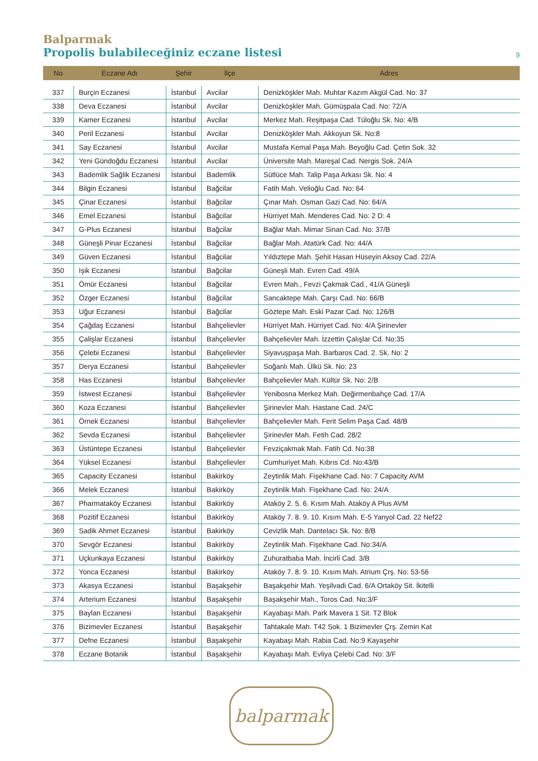Balparmak
Propolis bulabileceğiniz eczane listesi
9
| No | Eczane Adı | Şehir | İlçe | Adres |
| --- | --- | --- | --- | --- |
| 337 | Burçin Eczanesi | İstanbul | Avcilar | Denizköşkler Mah. Muhtar Kazım Akgül Cad. No: 37 |
| 338 | Deva Eczanesi | İstanbul | Avcilar | Denizköşkler Mah. Gümüşpala Cad. No: 72/A |
| 339 | Kamer Eczanesi | İstanbul | Avcilar | Merkez Mah. Reşitpaşa Cad. Tüloğlu Sk. No: 4/B |
| 340 | Peril Eczanesi | İstanbul | Avcilar | Denizköşkler Mah. Akkoyun Sk. No:8 |
| 341 | Say Eczanesi | İstanbul | Avcilar | Mustafa Kemal Paşa Mah. Beyoğlu Cad. Çetin Sok. 32 |
| 342 | Yeni Gündoğdu Eczanesi | İstanbul | Avcilar | Üniversite Mah. Mareşal Cad. Nergis Sok. 24/A |
| 343 | Bademlik Sağlik Eczanesi | İstanbul | Bademlik | Sütlüce Mah. Talip Paşa Arkası Sk. No: 4 |
| 344 | Bilgin Eczanesi | İstanbul | Bağcilar | Fatih Mah. Velioğlu Cad. No: 64 |
| 345 | Çinar Eczanesi | İstanbul | Bağcilar | Çınar Mah. Osman Gazi Cad. No: 64/A |
| 346 | Emel Eczanesi | İstanbul | Bağcilar | Hürriyet Mah. Menderes Cad. No: 2 D: 4 |
| 347 | G-Plus Eczanesi | İstanbul | Bağcilar | Bağlar Mah. Mimar Sinan Cad. No: 37/B |
| 348 | Güneşli Pinar Eczanesi | İstanbul | Bağcilar | Bağlar Mah. Atatürk Cad. No: 44/A |
| 349 | Güven Eczanesi | İstanbul | Bağcilar | Yıldıztepe Mah. Şehit Hasan Hüseyin Aksoy Cad. 22/A |
| 350 | Işik Eczanesi | İstanbul | Bağcilar | Güneşli Mah. Evren Cad. 49/A |
| 351 | Ömür Eczanesi | İstanbul | Bağcilar | Evren Mah., Fevzi Çakmak Cad., 41/A Güneşli |
| 352 | Özger Eczanesi | İstanbul | Bağcilar | Sancaktepe Mah. Çarşı Cad. No: 66/B |
| 353 | Uğur Eczanesi | İstanbul | Bağcilar | Göztepe Mah. Eski Pazar Cad. No: 126/B |
| 354 | Çağdaş Eczanesi | İstanbul | Bahçelievler | Hürriyet Mah. Hürriyet Cad. No: 4/A Şirinevler |
| 355 | Çalişlar Eczanesi | İstanbul | Bahçelievler | Bahçelievler Mah. İzzettin Çalışlar Cd. No:35 |
| 356 | Çelebi Eczanesi | İstanbul | Bahçelievler | Siyavuşpaşa Mah. Barbaros Cad. 2. Sk. No: 2 |
| 357 | Derya Eczanesi | İstanbul | Bahçelievler | Soğanlı Mah. Ülkü Sk. No: 23 |
| 358 | Has Eczanesi | İstanbul | Bahçelievler | Bahçelievler Mah. Kültür Sk. No: 2/B |
| 359 | İstwest Eczanesi | İstanbul | Bahçelievler | Yenibosna Merkez Mah. Değirmenbahçe Cad. 17/A |
| 360 | Koza Eczanesi | İstanbul | Bahçelievler | Şirinevler Mah. Hastane Cad. 24/C |
| 361 | Örnek Eczanesi | İstanbul | Bahçelievler | Bahçelievler Mah. Ferit Selim Paşa Cad. 48/B |
| 362 | Sevda Eczanesi | İstanbul | Bahçelievler | Şirinevler Mah. Fetih Cad. 28/2 |
| 363 | Üstüntepe Eczanesi | İstanbul | Bahçelievler | Fevziçakmak Mah. Fatih Cd. No:38 |
| 364 | Yüksel Eczanesi | İstanbul | Bahçelievler | Cumhuriyet Mah. Kıbrıs Cd. No:43/B |
| 365 | Capacity Eczanesi | İstanbul | Bakirköy | Zeytinlik Mah. Fişekhane Cad. No: 7 Capacity AVM |
| 366 | Melek Eczanesi | İstanbul | Bakirköy | Zeytinlik Mah. Fişekhane Cad. No: 24/A |
| 367 | Pharmataköy Eczanesi | İstanbul | Bakirköy | Ataköy 2. 5. 6. Kısım Mah. Ataköy A Plus AVM |
| 368 | Pozitif Eczanesi | İstanbul | Bakirköy | Ataköy 7. 8. 9. 10. Kısım Mah. E-5 Yanyol Cad. 22 Nef22 |
| 369 | Sadik Ahmet Eczanesi | İstanbul | Bakirköy | Cevizlik Mah. Dantelacı Sk. No: 8/B |
| 370 | Sevgör Eczanesi | İstanbul | Bakirköy | Zeytinlik Mah. Fişekhane Cad. No:34/A |
| 371 | Uçkunkaya Eczanesi | İstanbul | Bakirköy | Zuhuratbaba Mah. İncirli Cad. 3/B |
| 372 | Yonca Eczanesi | İstanbul | Bakirköy | Ataköy 7. 8. 9. 10. Kısım Mah. Atrium Çrş. No: 53-56 |
| 373 | Akasya Eczanesi | İstanbul | Başakşehir | Başakşehir Mah. Yeşilvadi Cad. 6/A Ortaköy Sit. İkitelli |
| 374 | Arterium Eczanesi | İstanbul | Başakşehir | Başakşehir Mah., Toros Cad. No:3/F |
| 375 | Baylan Eczanesi | İstanbul | Başakşehir | Kayabaşı Mah. Park Mavera 1 Sit. T2 Blok |
| 376 | Bizimevler Eczanesi | İstanbul | Başakşehir | Tahtakale Mah. T42 Sok. 1 Bizimevler Çrş. Zemin Kat |
| 377 | Defne Eczanesi | İstanbul | Başakşehir | Kayabaşı Mah. Rabia Cad. No:9 Kayaşehir |
| 378 | Eczane Botanik | İstanbul | Başakşehir | Kayabaşı Mah. Evliya Çelebi Cad. No: 3/F |
balparmak